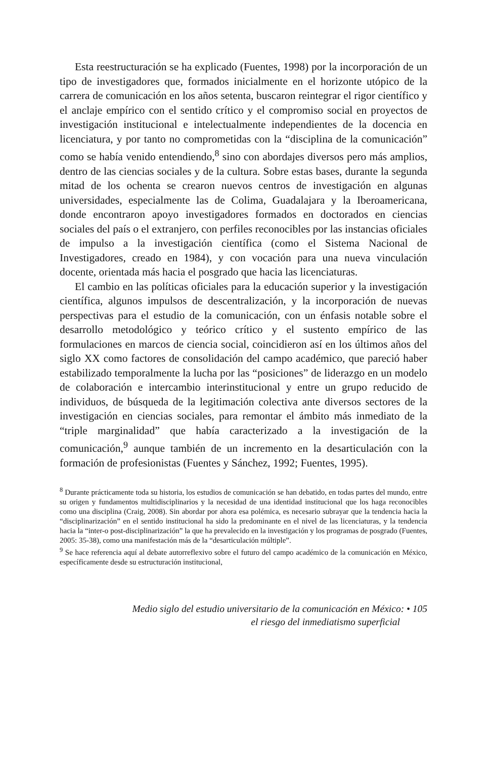Esta reestructuración se ha explicado (Fuentes, 1998) por la incorporación de un tipo de investigadores que, formados inicialmente en el horizonte utópico de la carrera de comunicación en los años setenta, buscaron reintegrar el rigor científico y el anclaje empírico con el sentido crítico y el compromiso social en proyectos de investigación institucional e intelectualmente independientes de la docencia en licenciatura, y por tanto no comprometidas con la “disciplina de la comunicación” como se había venido entendiendo,<sup>8</sup> sino con abordajes diversos pero más amplios, dentro de las ciencias sociales y de la cultura. Sobre estas bases, durante la segunda mitad de los ochenta se crearon nuevos centros de investigación en algunas universidades, especialmente las de Colima, Guadalajara y la Iberoamericana, donde encontraron apoyo investigadores formados en doctorados en ciencias sociales del país o el extranjero, con perfiles reconocibles por las instancias oficiales de impulso a la investigación científica (como el Sistema Nacional de Investigadores, creado en 1984), y con vocación para una nueva vinculación docente, orientada más hacia el posgrado que hacia las licenciaturas.
El cambio en las políticas oficiales para la educación superior y la investigación científica, algunos impulsos de descentralización, y la incorporación de nuevas perspectivas para el estudio de la comunicación, con un énfasis notable sobre el desarrollo metodológico y teórico crítico y el sustento empírico de las formulaciones en marcos de ciencia social, coincidieron así en los últimos años del siglo XX como factores de consolidación del campo académico, que pareció haber estabilizado temporalmente la lucha por las “posiciones” de liderazgo en un modelo de colaboración e intercambio interinstitucional y entre un grupo reducido de individuos, de búsqueda de la legitimación colectiva ante diversos sectores de la investigación en ciencias sociales, para remontar el ámbito más inmediato de la “triple marginalidad” que había caracterizado a la investigación de la comunicación,<sup>9</sup> aunque también de un incremento en la desarticulación con la formación de profesionistas (Fuentes y Sánchez, 1992; Fuentes, 1995).
<sup>8</sup> Durante prácticamente toda su historia, los estudios de comunicación se han debatido, en todas partes del mundo, entre su origen y fundamentos multidisciplinarios y la necesidad de una identidad institucional que los haga reconocibles como una disciplina (Craig, 2008). Sin abordar por ahora esa polémica, es necesario subrayar que la tendencia hacia la “disciplinarización” en el sentido institucional ha sido la predominante en el nivel de las licenciaturas, y la tendencia hacia la “inter-o post-disciplinarización” la que ha prevalecido en la investigación y los programas de posgrado (Fuentes, 2005: 35-38), como una manifestación más de la “desarticulación múltiple”.
<sup>9</sup> Se hace referencia aquí al debate autorreflexivo sobre el futuro del campo académico de la comunicación en México, específicamente desde su estructuración institucional,
Medio siglo del estudio universitario de la comunicación en México: • 105
el riesgo del inmediatismo superficial